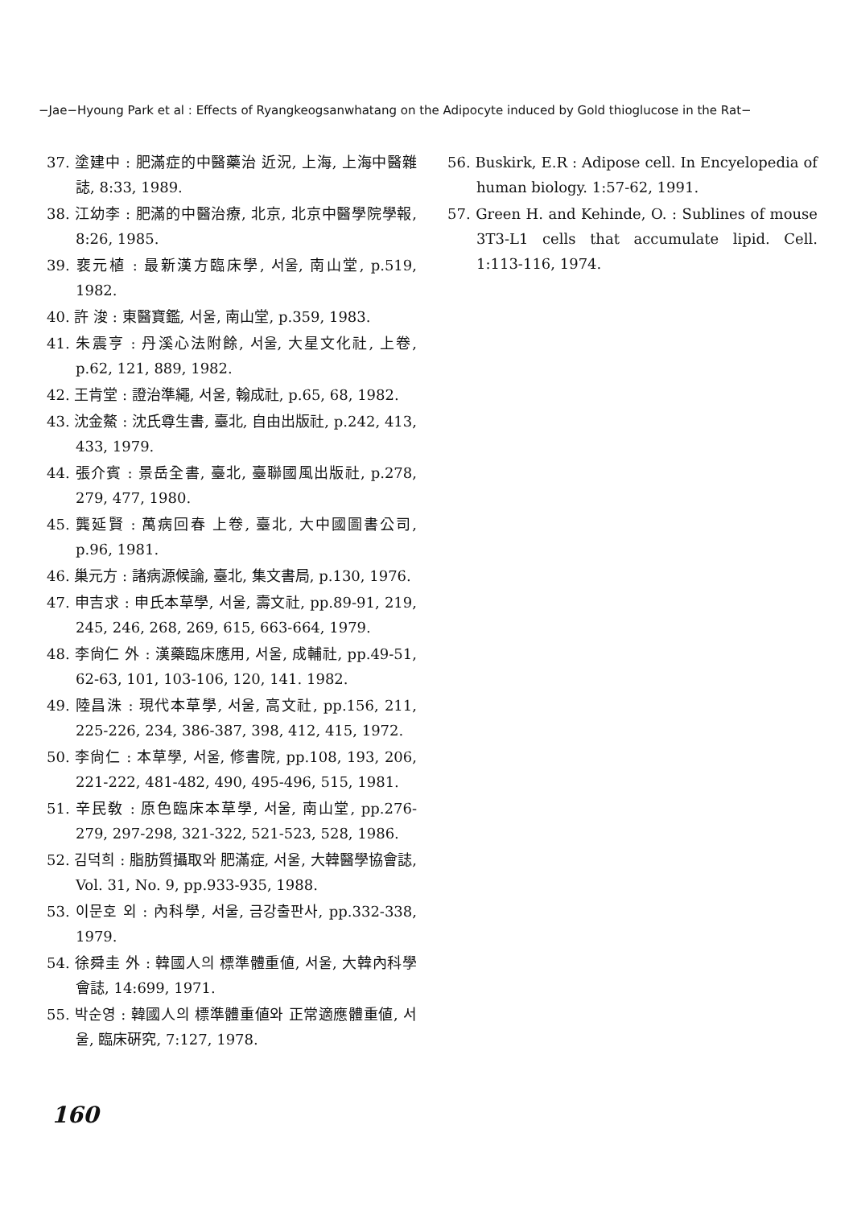−Jae−Hyoung Park et al : Effects of Ryangkeogsanwhatang on the Adipocyte induced by Gold thioglucose in the Rat−
37. 塗建中 : 肥滿症的中醫藥治 近況, 上海, 上海中醫雜誌, 8:33, 1989.
38. 江幼李 : 肥滿的中醫治療, 北京, 北京中醫學院學報, 8:26, 1985.
39. 裵元植 : 最新漢方臨床學, 서울, 南山堂, p.519, 1982.
40. 許 浚 : 東醫寶鑑, 서울, 南山堂, p.359, 1983.
41. 朱震亨 : 丹溪心法附餘, 서울, 大星文化社, 上卷, p.62, 121, 889, 1982.
42. 王肯堂 : 證治準繩, 서울, 翰成社, p.65, 68, 1982.
43. 沈金鰲 : 沈氏尊生書, 臺北, 自由出版社, p.242, 413, 433, 1979.
44. 張介賓 : 景岳全書, 臺北, 臺聯國風出版社, p.278, 279, 477, 1980.
45. 龔延賢 : 萬病回春 上卷, 臺北, 大中國圖書公司, p.96, 1981.
46. 巢元方 : 諸病源候論, 臺北, 集文書局, p.130, 1976.
47. 申吉求 : 申氏本草學, 서울, 壽文社, pp.89-91, 219, 245, 246, 268, 269, 615, 663-664, 1979.
48. 李尙仁 外 : 漢藥臨床應用, 서울, 成輔社, pp.49-51, 62-63, 101, 103-106, 120, 141. 1982.
49. 陸昌洙 : 現代本草學, 서울, 高文社, pp.156, 211, 225-226, 234, 386-387, 398, 412, 415, 1972.
50. 李尙仁 : 本草學, 서울, 修書院, pp.108, 193, 206, 221-222, 481-482, 490, 495-496, 515, 1981.
51. 辛民敎 : 原色臨床本草學, 서울, 南山堂, pp.276-279, 297-298, 321-322, 521-523, 528, 1986.
52. 김덕희 : 脂肪質攝取와 肥滿症, 서울, 大韓醫學協會誌, Vol. 31, No. 9, pp.933-935, 1988.
53. 이문호 외 : 內科學, 서울, 금강출판사, pp.332-338, 1979.
54. 徐舜圭 外 : 韓國人의 標準體重値, 서울, 大韓內科學會誌, 14:699, 1971.
55. 박순영 : 韓國人의 標準體重値와 正常適應體重値, 서울, 臨床硏究, 7:127, 1978.
56. Buskirk, E.R : Adipose cell. In Encyelopedia of human biology. 1:57-62, 1991.
57. Green H. and Kehinde, O. : Sublines of mouse 3T3-L1 cells that accumulate lipid. Cell. 1:113-116, 1974.
160